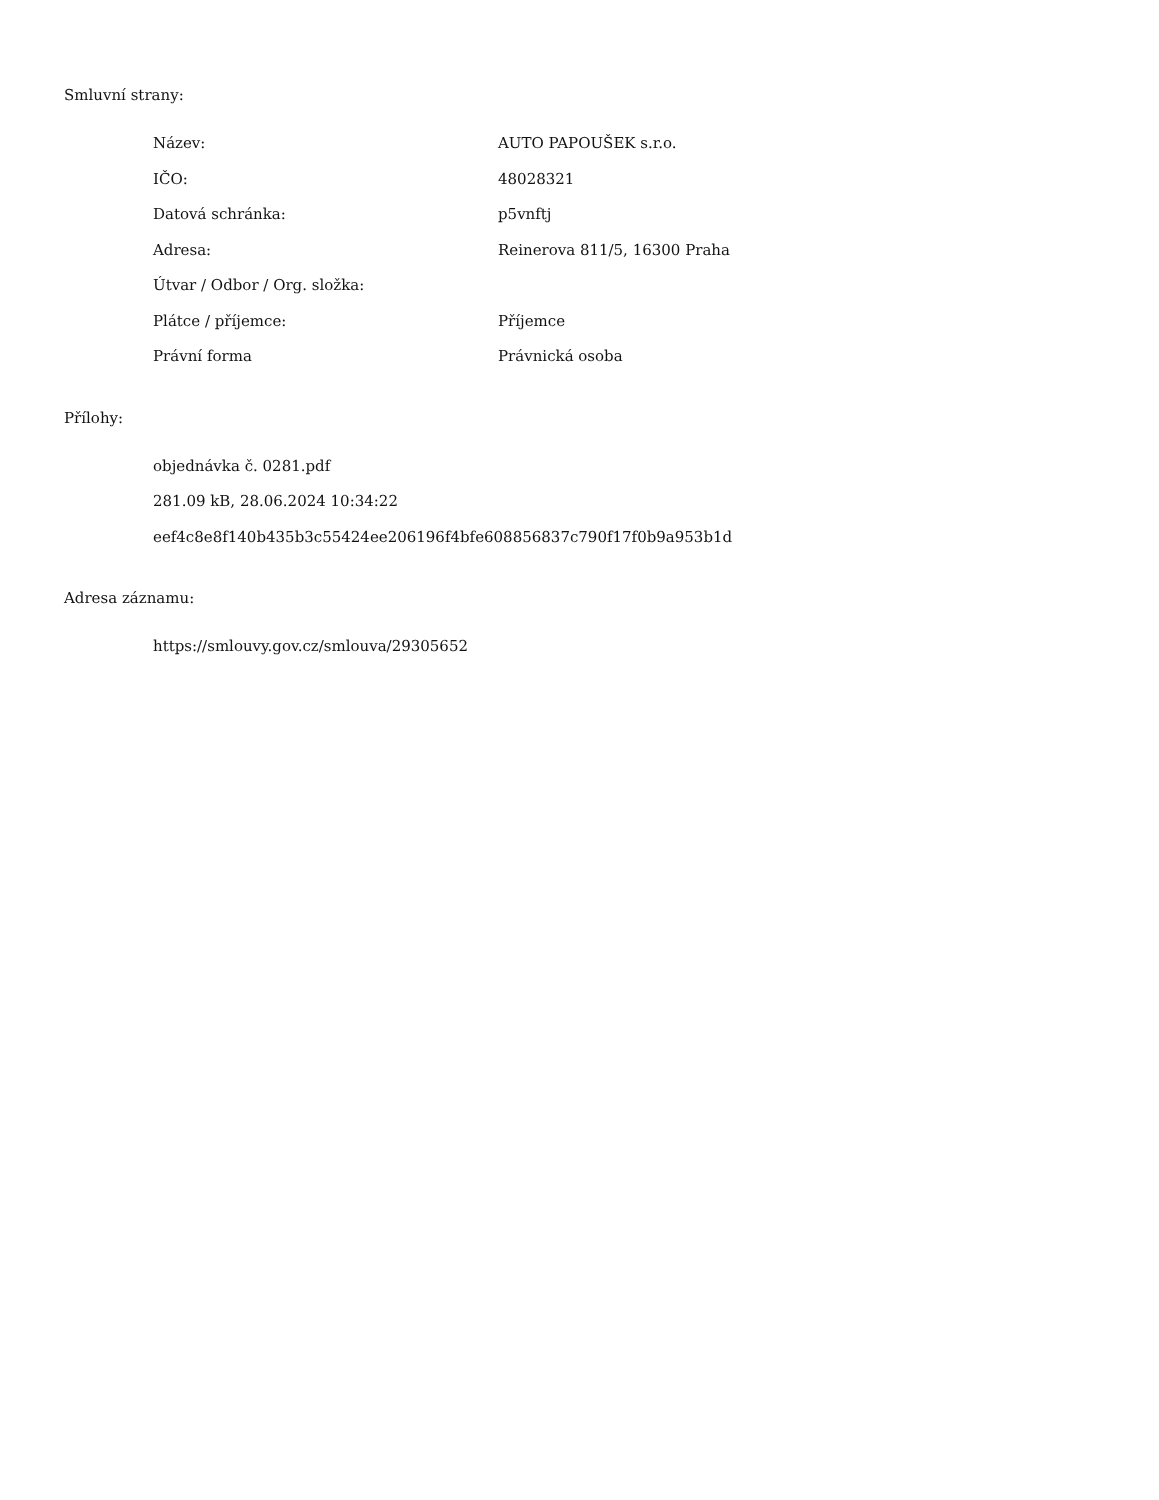Smluvní strany:
| Název: | AUTO PAPOUŠEK s.r.o. |
| IČO: | 48028321 |
| Datová schránka: | p5vnftj |
| Adresa: | Reinerova 811/5, 16300 Praha |
| Útvar / Odbor / Org. složka: | |
| Plátce / příjemce: | Příjemce |
| Právní forma | Právnická osoba |
Přílohy:
objednávka č. 0281.pdf
281.09 kB, 28.06.2024 10:34:22
eef4c8e8f140b435b3c55424ee206196f4bfe608856837c790f17f0b9a953b1d
Adresa záznamu:
https://smlouvy.gov.cz/smlouva/29305652